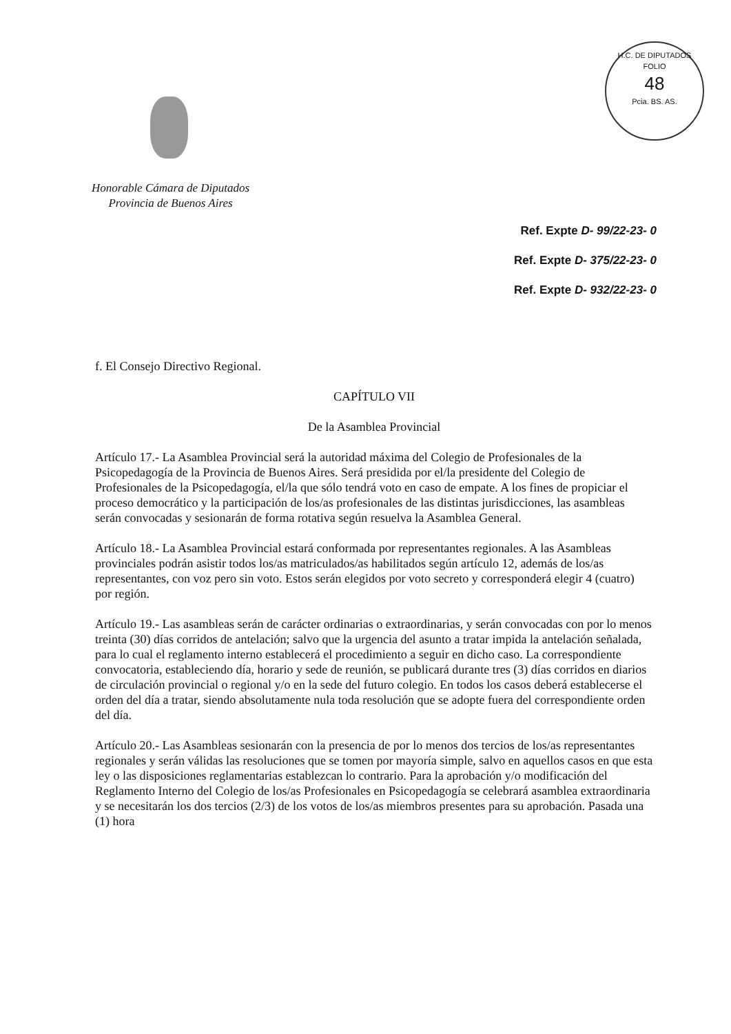H.C. DE DIPUTADOS
FOLIO
48
Pcia. BS. AS.
Honorable Cámara de Diputados
Provincia de Buenos Aires
Ref. Expte D- 99/22-23- 0
Ref. Expte D- 375/22-23- 0
Ref. Expte D- 932/22-23- 0
f. El Consejo Directivo Regional.
CAPÍTULO VII
De la Asamblea Provincial
Artículo 17.- La Asamblea Provincial será la autoridad máxima del Colegio de Profesionales de la Psicopedagogía de la Provincia de Buenos Aires. Será presidida por el/la presidente del Colegio de Profesionales de la Psicopedagogía, el/la que sólo tendrá voto en caso de empate. A los fines de propiciar el proceso democrático y la participación de los/as profesionales de las distintas jurisdicciones, las asambleas serán convocadas y sesionarán de forma rotativa según resuelva la Asamblea General.
Artículo 18.- La Asamblea Provincial estará conformada por representantes regionales. A las Asambleas provinciales podrán asistir todos los/as matriculados/as habilitados según artículo 12, además de los/as representantes, con voz pero sin voto. Estos serán elegidos por voto secreto y corresponderá elegir 4 (cuatro) por región.
Artículo 19.- Las asambleas serán de carácter ordinarias o extraordinarias, y serán convocadas con por lo menos treinta (30) días corridos de antelación; salvo que la urgencia del asunto a tratar impida la antelación señalada, para lo cual el reglamento interno establecerá el procedimiento a seguir en dicho caso. La correspondiente convocatoria, estableciendo día, horario y sede de reunión, se publicará durante tres (3) días corridos en diarios de circulación provincial o regional y/o en la sede del futuro colegio. En todos los casos deberá establecerse el orden del día a tratar, siendo absolutamente nula toda resolución que se adopte fuera del correspondiente orden del día.
Artículo 20.- Las Asambleas sesionarán con la presencia de por lo menos dos tercios de los/as representantes regionales y serán válidas las resoluciones que se tomen por mayoría simple, salvo en aquellos casos en que esta ley o las disposiciones reglamentarias establezcan lo contrario. Para la aprobación y/o modificación del Reglamento Interno del Colegio de los/as Profesionales en Psicopedagogía se celebrará asamblea extraordinaria y se necesitarán los dos tercios (2/3) de los votos de los/as miembros presentes para su aprobación. Pasada una (1) hora